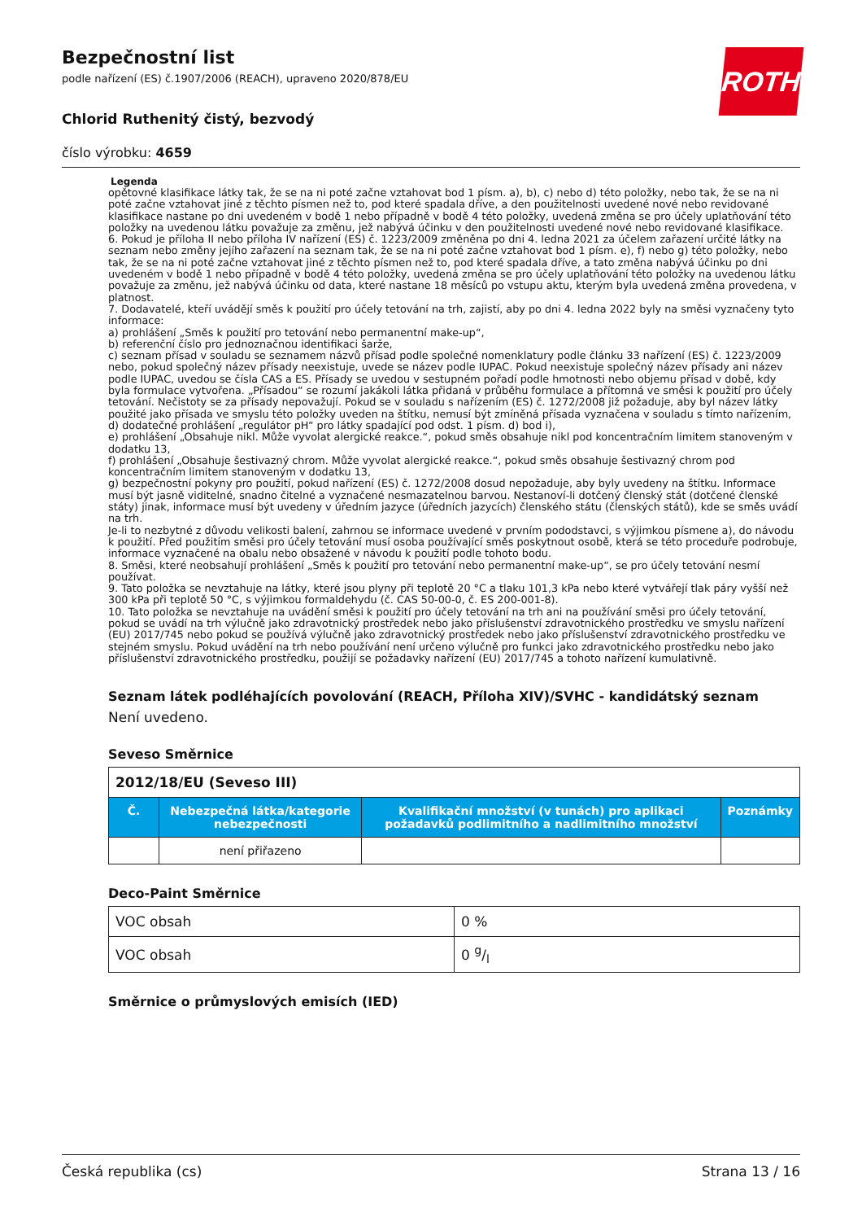ROTH
Bezpečnostní list
podle nařízení (ES) č.1907/2006 (REACH), upraveno 2020/878/EU
Chlorid Ruthenitý čistý, bezvodý
číslo výrobku: 4659
Legenda
opětovné klasifikace látky tak, že se na ni poté začne vztahovat bod 1 písm. a), b), c) nebo d) této položky, nebo tak, že se na ni poté začne vztahovat jiné z těchto písmen než to, pod které spadala dříve, a den použitelnosti uvedené nové nebo revidované klasifikace nastane po dni uvedeném v bodě 1 nebo případně v bodě 4 této položky, uvedená změna se pro účely uplatňování této položky na uvedenou látku považuje za změnu, jež nabývá účinku v den použitelnosti uvedené nové nebo revidované klasifikace.
6. Pokud je příloha II nebo příloha IV nařízení (ES) č. 1223/2009 změněna po dni 4. ledna 2021 za účelem zařazení určité látky na seznam nebo změny jejího zařazení na seznam tak, že se na ni poté začne vztahovat bod 1 písm. e), f) nebo g) této položky, nebo tak, že se na ni poté začne vztahovat jiné z těchto písmen než to, pod které spadala dříve, a tato změna nabývá účinku po dni uvedeném v bodě 1 nebo případně v bodě 4 této položky, uvedená změna se pro účely uplatňování této položky na uvedenou látku považuje za změnu, jež nabývá účinku od data, které nastane 18 měsíců po vstupu aktu, kterým byla uvedená změna provedena, v platnost.
7. Dodavatelé, kteří uvádějí směs k použití pro účely tetování na trh, zajistí, aby po dni 4. ledna 2022 byly na směsi vyznačeny tyto informace:
a) prohlášení „Směs k použití pro tetování nebo permanentní make-up“,
b) referenční číslo pro jednoznačnou identifikaci šarže,
c) seznam přísad v souladu se seznamem názvů přísad podle společné nomenklatury podle článku 33 nařízení (ES) č. 1223/2009 nebo, pokud společný název přísady neexistuje, uvede se název podle IUPAC. Pokud neexistuje společný název přísady ani název podle IUPAC, uvedou se čísla CAS a ES. Přísady se uvedou v sestupném pořadí podle hmotnosti nebo objemu přísad v době, kdy byla formulace vytvořena. „Přísadou“ se rozumí jakákoli látka přidaná v průběhu formulace a přítomná ve směsi k použití pro účely tetování. Nečistoty se za přísady nepovažují. Pokud se v souladu s nařízením (ES) č. 1272/2008 již požaduje, aby byl název látky použité jako přísada ve smyslu této položky uveden na štítku, nemusí být zmíněná přísada vyznačena v souladu s tímto nařízením,
d) dodatečné prohlášení „regulátor pH“ pro látky spadající pod odst. 1 písm. d) bod i),
e) prohlášení „Obsahuje nikl. Může vyvolat alergické reakce.“, pokud směs obsahuje nikl pod koncentračním limitem stanoveným v dodatku 13,
f) prohlášení „Obsahuje šestivazný chrom. Může vyvolat alergické reakce.“, pokud směs obsahuje šestivazný chrom pod koncentračním limitem stanoveným v dodatku 13,
g) bezpečnostní pokyny pro použití, pokud nařízení (ES) č. 1272/2008 dosud nepožaduje, aby byly uvedeny na štítku. Informace musí být jasně viditelné, snadno čitelné a vyznačené nesmazatelnou barvou. Nestanoví-li dotčený členský stát (dotčené členské státy) jinak, informace musí být uvedeny v úředním jazyce (úředních jazycích) členského státu (členských států), kde se směs uvádí na trh.
Je-li to nezbytné z důvodu velikosti balení, zahrnou se informace uvedené v prvním pododstavci, s výjimkou písmene a), do návodu k použití. Před použitím směsi pro účely tetování musí osoba používající směs poskytnout osobě, která se této proceduře podrobuje, informace vyznačené na obalu nebo obsažené v návodu k použití podle tohoto bodu.
8. Směsi, které neobsahují prohlášení „Směs k použití pro tetování nebo permanentní make-up“, se pro účely tetování nesmí používat.
9. Tato položka se nevztahuje na látky, které jsou plyny při teplotě 20 °C a tlaku 101,3 kPa nebo které vytvářejí tlak páry vyšší než 300 kPa při teplotě 50 °C, s výjimkou formaldehydu (č. CAS 50-00-0, č. ES 200-001-8).
10. Tato položka se nevztahuje na uvádění směsi k použití pro účely tetování na trh ani na používání směsi pro účely tetování, pokud se uvádí na trh výlučně jako zdravotnický prostředek nebo jako příslušenství zdravotnického prostředku ve smyslu nařízení (EU) 2017/745 nebo pokud se používá výlučně jako zdravotnický prostředek nebo jako příslušenství zdravotnického prostředku ve stejném smyslu. Pokud uvádění na trh nebo používání není určeno výlučně pro funkci jako zdravotnického prostředku nebo jako příslušenství zdravotnického prostředku, použijí se požadavky nařízení (EU) 2017/745 a tohoto nařízení kumulativně.
Seznam látek podléhajících povolování (REACH, Příloha XIV)/SVHC - kandidátský seznam
Není uvedeno.
Seveso Směrnice
| 2012/18/EU (Seveso III) | | | |
| Č. | Nebezpečná látka/kategorie nebezpečnosti | Kvalifikační množství (v tunách) pro aplikaci požadavků podlimitního a nadlimitního množství | Poznámky |
| | není přiřazeno | | |
Deco-Paint Směrnice
| VOC obsah | 0 % |
| VOC obsah | 0 g/l |
Směrnice o průmyslových emisích (IED)
Česká republika (cs) Strana 13 / 16